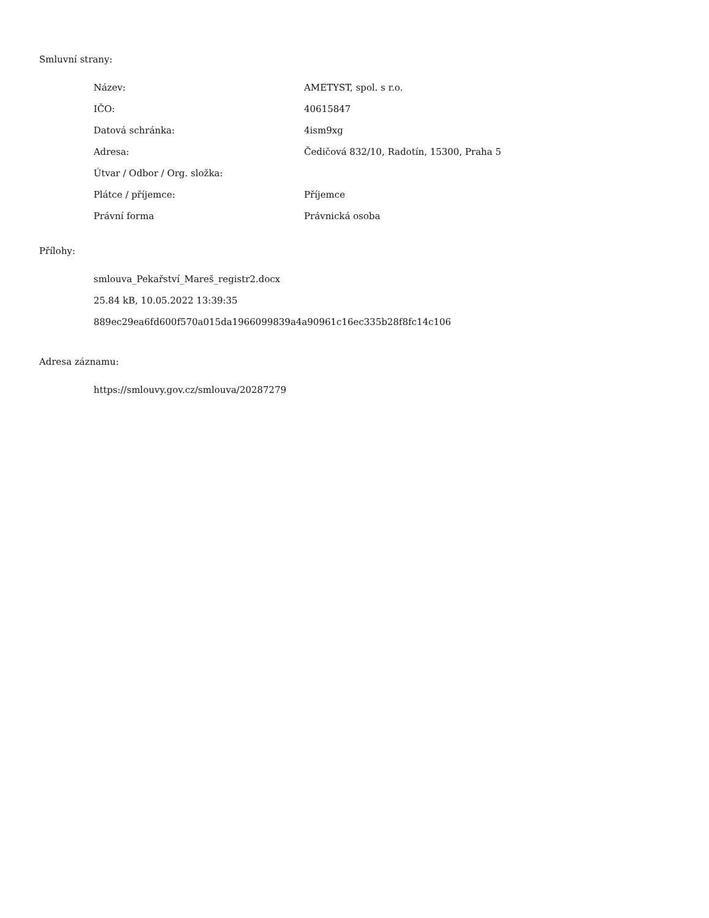Smluvní strany:
| Název: | AMETYST, spol. s r.o. |
| IČO: | 40615847 |
| Datová schránka: | 4ism9xg |
| Adresa: | Čedičová 832/10, Radotín, 15300, Praha 5 |
| Útvar / Odbor / Org. složka: | |
| Plátce / příjemce: | Příjemce |
| Právní forma | Právnická osoba |
Přílohy:
smlouva_Pekařství_Mareš_registr2.docx
25.84 kB, 10.05.2022 13:39:35
889ec29ea6fd600f570a015da1966099839a4a90961c16ec335b28f8fc14c106
Adresa záznamu:
https://smlouvy.gov.cz/smlouva/20287279